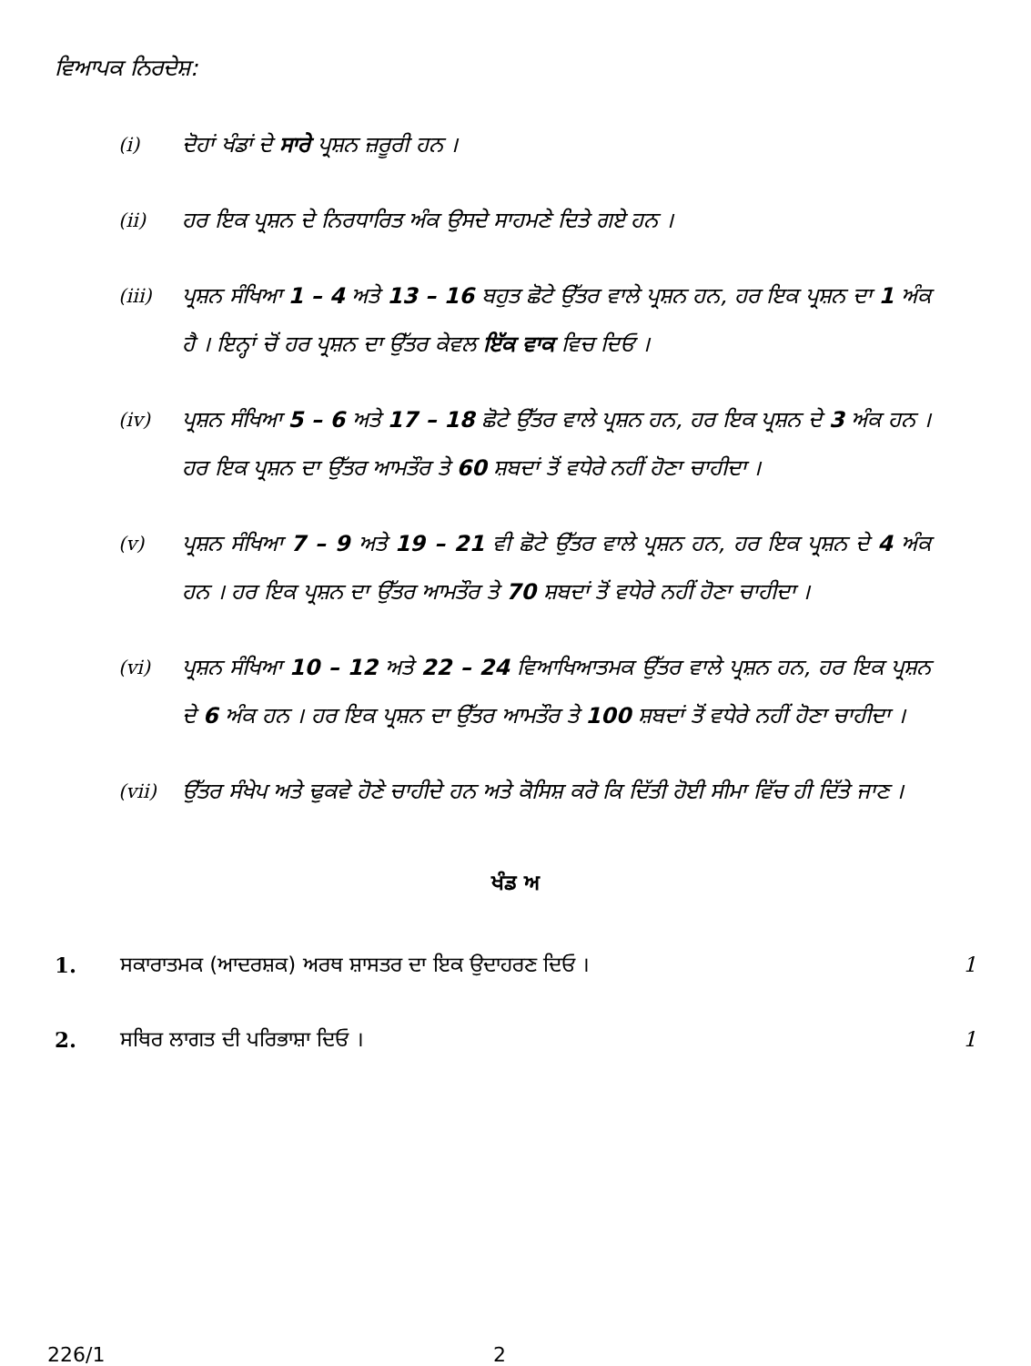ਵਿਆਪਕ ਨਿਰਦੇਸ਼:
(i) ਦੋਹਾਂ ਖੰਡਾਂ ਦੇ ਸਾਰੇ ਪ੍ਰਸ਼ਨ ਜ਼ਰੂਰੀ ਹਨ ।
(ii) ਹਰ ਇਕ ਪ੍ਰਸ਼ਨ ਦੇ ਨਿਰਧਾਰਿਤ ਅੰਕ ਉਸਦੇ ਸਾਹਮਣੇ ਦਿਤੇ ਗਏ ਹਨ ।
(iii) ਪ੍ਰਸ਼ਨ ਸੰਖਿਆ 1 – 4 ਅਤੇ 13 – 16 ਬਹੁਤ ਛੋਟੇ ਉੱਤਰ ਵਾਲੇ ਪ੍ਰਸ਼ਨ ਹਨ, ਹਰ ਇਕ ਪ੍ਰਸ਼ਨ ਦਾ 1 ਅੰਕ ਹੈ । ਇਨ੍ਹਾਂ ਚੋਂ ਹਰ ਪ੍ਰਸ਼ਨ ਦਾ ਉੱਤਰ ਕੇਵਲ ਇੱਕ ਵਾਕ ਵਿਚ ਦਿਓ ।
(iv) ਪ੍ਰਸ਼ਨ ਸੰਖਿਆ 5 – 6 ਅਤੇ 17 – 18 ਛੋਟੇ ਉੱਤਰ ਵਾਲੇ ਪ੍ਰਸ਼ਨ ਹਨ, ਹਰ ਇਕ ਪ੍ਰਸ਼ਨ ਦੇ 3 ਅੰਕ ਹਨ । ਹਰ ਇਕ ਪ੍ਰਸ਼ਨ ਦਾ ਉੱਤਰ ਆਮਤੌਰ ਤੇ 60 ਸ਼ਬਦਾਂ ਤੋਂ ਵਧੇਰੇ ਨਹੀਂ ਹੋਣਾ ਚਾਹੀਦਾ ।
(v) ਪ੍ਰਸ਼ਨ ਸੰਖਿਆ 7 – 9 ਅਤੇ 19 – 21 ਵੀ ਛੋਟੇ ਉੱਤਰ ਵਾਲੇ ਪ੍ਰਸ਼ਨ ਹਨ, ਹਰ ਇਕ ਪ੍ਰਸ਼ਨ ਦੇ 4 ਅੰਕ ਹਨ । ਹਰ ਇਕ ਪ੍ਰਸ਼ਨ ਦਾ ਉੱਤਰ ਆਮਤੌਰ ਤੇ 70 ਸ਼ਬਦਾਂ ਤੋਂ ਵਧੇਰੇ ਨਹੀਂ ਹੋਣਾ ਚਾਹੀਦਾ ।
(vi) ਪ੍ਰਸ਼ਨ ਸੰਖਿਆ 10 – 12 ਅਤੇ 22 – 24 ਵਿਆਖਿਆਤਮਕ ਉੱਤਰ ਵਾਲੇ ਪ੍ਰਸ਼ਨ ਹਨ, ਹਰ ਇਕ ਪ੍ਰਸ਼ਨ ਦੇ 6 ਅੰਕ ਹਨ । ਹਰ ਇਕ ਪ੍ਰਸ਼ਨ ਦਾ ਉੱਤਰ ਆਮਤੌਰ ਤੇ 100 ਸ਼ਬਦਾਂ ਤੋਂ ਵਧੇਰੇ ਨਹੀਂ ਹੋਣਾ ਚਾਹੀਦਾ ।
(vii) ਉੱਤਰ ਸੰਖੇਪ ਅਤੇ ਢੁਕਵੇ ਹੋਣੇ ਚਾਹੀਦੇ ਹਨ ਅਤੇ ਕੋਸਿਸ਼ ਕਰੋ ਕਿ ਦਿੱਤੀ ਹੋਈ ਸੀਮਾ ਵਿੱਚ ਹੀ ਦਿੱਤੇ ਜਾਣ ।
ਖੰਡ ਅ
1. ਸਕਾਰਾਤਮਕ (ਆਦਰਸ਼ਕ) ਅਰਥ ਸ਼ਾਸਤਰ ਦਾ ਇਕ ਉਦਾਹਰਣ ਦਿਓ । 1
2. ਸਥਿਰ ਲਾਗਤ ਦੀ ਪਰਿਭਾਸ਼ਾ ਦਿਓ । 1
226/1 2